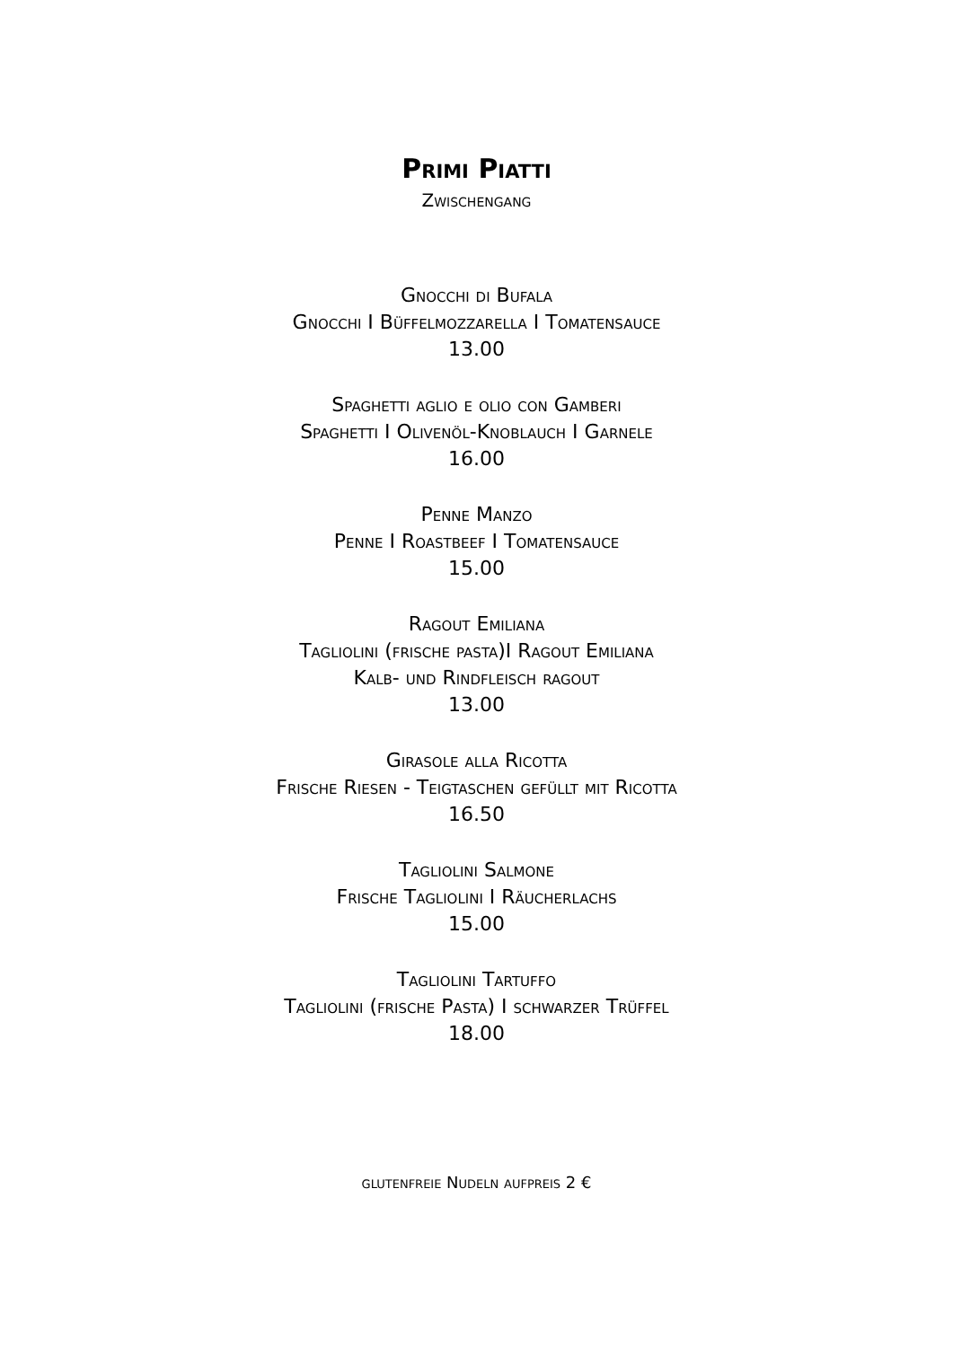Primi Piatti
Zwischengang
Gnocchi di Bufala
Gnocchi I Büffelmozzarella I Tomatensauce
13.00
Spaghetti aglio e olio con Gamberi
Spaghetti I Olivenöl-Knoblauch I Garnele
16.00
Penne Manzo
Penne I Roastbeef I Tomatensauce
15.00
Ragout Emiliana
Tagliolini (frische pasta)I Ragout Emiliana
Kalb- und Rindfleisch ragout
13.00
Girasole alla Ricotta
Frische Riesen - Teigtaschen gefüllt mit Ricotta
16.50
Tagliolini Salmone
Frische Tagliolini I Räucherlachs
15.00
Tagliolini Tartuffo
Tagliolini (frische Pasta) I schwarzer Trüffel
18.00
glutenfreie Nudeln aufpreis 2 €